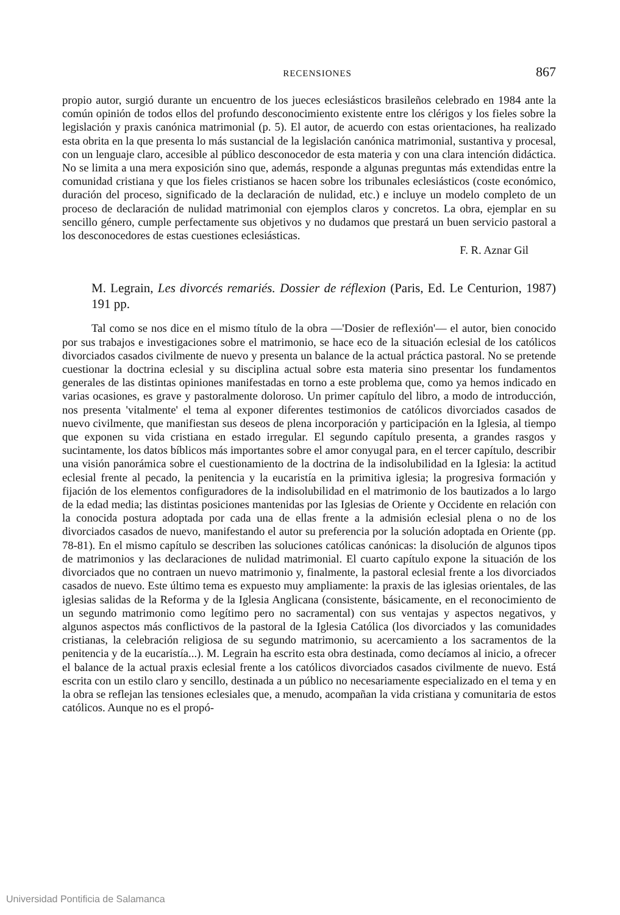RECENSIONES 867
propio autor, surgió durante un encuentro de los jueces eclesiásticos brasileños celebrado en 1984 ante la común opinión de todos ellos del profundo desconocimiento existente entre los clérigos y los fieles sobre la legislación y praxis canónica matrimonial (p. 5). El autor, de acuerdo con estas orientaciones, ha realizado esta obrita en la que presenta lo más sustancial de la legislación canónica matrimonial, sustantiva y procesal, con un lenguaje claro, accesible al público desconocedor de esta materia y con una clara intención didáctica. No se limita a una mera exposición sino que, además, responde a algunas preguntas más extendidas entre la comunidad cristiana y que los fieles cristianos se hacen sobre los tribunales eclesiásticos (coste económico, duración del proceso, significado de la declaración de nulidad, etc.) e incluye un modelo completo de un proceso de declaración de nulidad matrimonial con ejemplos claros y concretos. La obra, ejemplar en su sencillo género, cumple perfectamente sus objetivos y no dudamos que prestará un buen servicio pastoral a los desconocedores de estas cuestiones eclesiásticas.
F. R. Aznar Gil
M. Legrain, Les divorcés remariés. Dossier de réflexion (Paris, Ed. Le Centurion, 1987) 191 pp.
Tal como se nos dice en el mismo título de la obra —'Dosier de reflexión'— el autor, bien conocido por sus trabajos e investigaciones sobre el matrimonio, se hace eco de la situación eclesial de los católicos divorciados casados civilmente de nuevo y presenta un balance de la actual práctica pastoral. No se pretende cuestionar la doctrina eclesial y su disciplina actual sobre esta materia sino presentar los fundamentos generales de las distintas opiniones manifestadas en torno a este problema que, como ya hemos indicado en varias ocasiones, es grave y pastoralmente doloroso. Un primer capítulo del libro, a modo de introducción, nos presenta 'vitalmente' el tema al exponer diferentes testimonios de católicos divorciados casados de nuevo civilmente, que manifiestan sus deseos de plena incorporación y participación en la Iglesia, al tiempo que exponen su vida cristiana en estado irregular. El segundo capítulo presenta, a grandes rasgos y sucintamente, los datos bíblicos más importantes sobre el amor conyugal para, en el tercer capítulo, describir una visión panorámica sobre el cuestionamiento de la doctrina de la indisolubilidad en la Iglesia: la actitud eclesial frente al pecado, la penitencia y la eucaristía en la primitiva iglesia; la progresiva formación y fijación de los elementos configuradores de la indisolubilidad en el matrimonio de los bautizados a lo largo de la edad media; las distintas posiciones mantenidas por las Iglesias de Oriente y Occidente en relación con la conocida postura adoptada por cada una de ellas frente a la admisión eclesial plena o no de los divorciados casados de nuevo, manifestando el autor su preferencia por la solución adoptada en Oriente (pp. 78-81). En el mismo capítulo se describen las soluciones católicas canónicas: la disolución de algunos tipos de matrimonios y las declaraciones de nulidad matrimonial. El cuarto capítulo expone la situación de los divorciados que no contraen un nuevo matrimonio y, finalmente, la pastoral eclesial frente a los divorciados casados de nuevo. Este último tema es expuesto muy ampliamente: la praxis de las iglesias orientales, de las iglesias salidas de la Reforma y de la Iglesia Anglicana (consistente, básicamente, en el reconocimiento de un segundo matrimonio como legítimo pero no sacramental) con sus ventajas y aspectos negativos, y algunos aspectos más conflictivos de la pastoral de la Iglesia Católica (los divorciados y las comunidades cristianas, la celebración religiosa de su segundo matrimonio, su acercamiento a los sacramentos de la penitencia y de la eucaristía...). M. Legrain ha escrito esta obra destinada, como decíamos al inicio, a ofrecer el balance de la actual praxis eclesial frente a los católicos divorciados casados civilmente de nuevo. Está escrita con un estilo claro y sencillo, destinada a un público no necesariamente especializado en el tema y en la obra se reflejan las tensiones eclesiales que, a menudo, acompañan la vida cristiana y comunitaria de estos católicos. Aunque no es el propó-
Universidad Pontificia de Salamanca